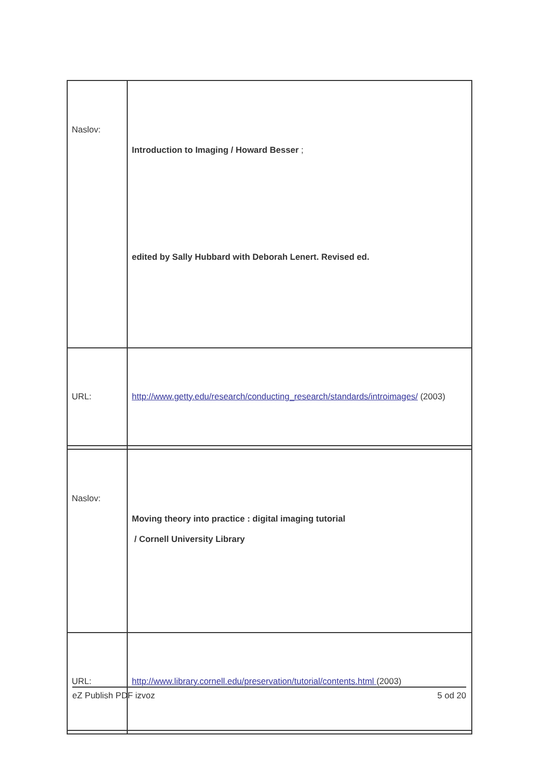| Naslov: | Introduction to Imaging / Howard Besser ; edited by Sally Hubbard with Deborah Lenert. Revised ed. |
| URL: | http://www.getty.edu/research/conducting_research/standards/introimages/ (2003) |
| Naslov: | Moving theory into practice : digital imaging tutorial / Cornell University Library |
| URL: | http://www.library.cornell.edu/preservation/tutorial/contents.html (2003) |
eZ Publish PDF izvoz 5 od 20